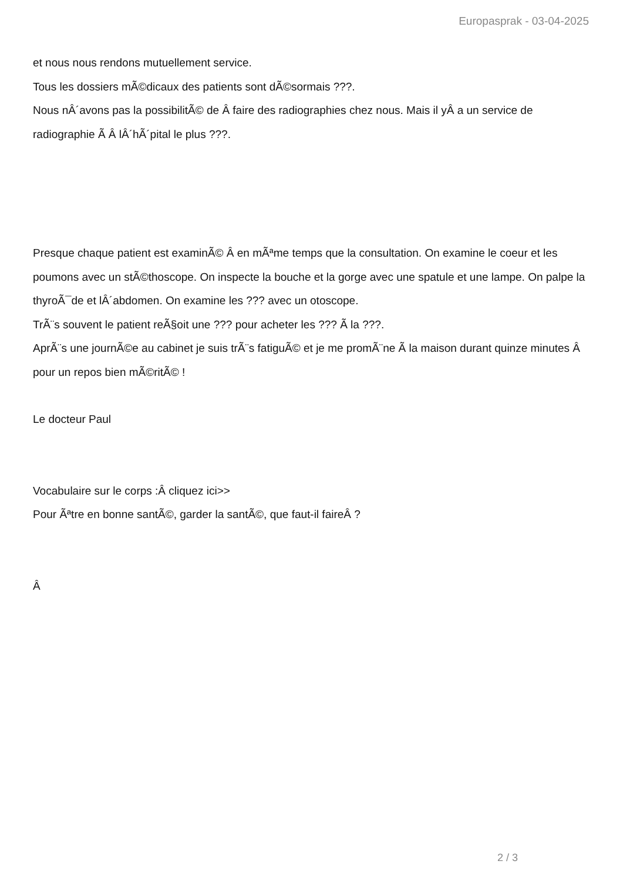Europasprak - 03-04-2025
et nous nous rendons mutuellement service.
Tous les dossiers mÃ©dicaux des patients sont dÃ©sormais ???.
Nous nÂ´avons pas la possibilitÃ© de Â faire des radiographies chez nous. Mais il yÂ a un service de radiographie Ã Â lÂ´hÃ´pital le plus ???.
Presque chaque patient est examinÃ© Â en mÃªme temps que la consultation. On examine le coeur et les poumons avec un stÃ©thoscope. On inspecte la bouche et la gorge avec une spatule et une lampe. On palpe la thyroÃ¯de et lÂ´abdomen. On examine les ??? avec un otoscope.
TrÃ¨s souvent le patient reÃ§oit une ??? pour acheter les ??? Ã la ???.
AprÃ¨s une journÃ©e au cabinet je suis trÃ¨s fatiguÃ© et je me promÃ¨ne Ã la maison durant quinze minutes Â pour un repos bien mÃ©ritÃ© !
Le docteur Paul
Vocabulaire sur le corps :Â cliquez ici>>
Pour Ãªtre en bonne santÃ©, garder la santÃ©, que faut-il faireÂ ?
Â
2 / 3